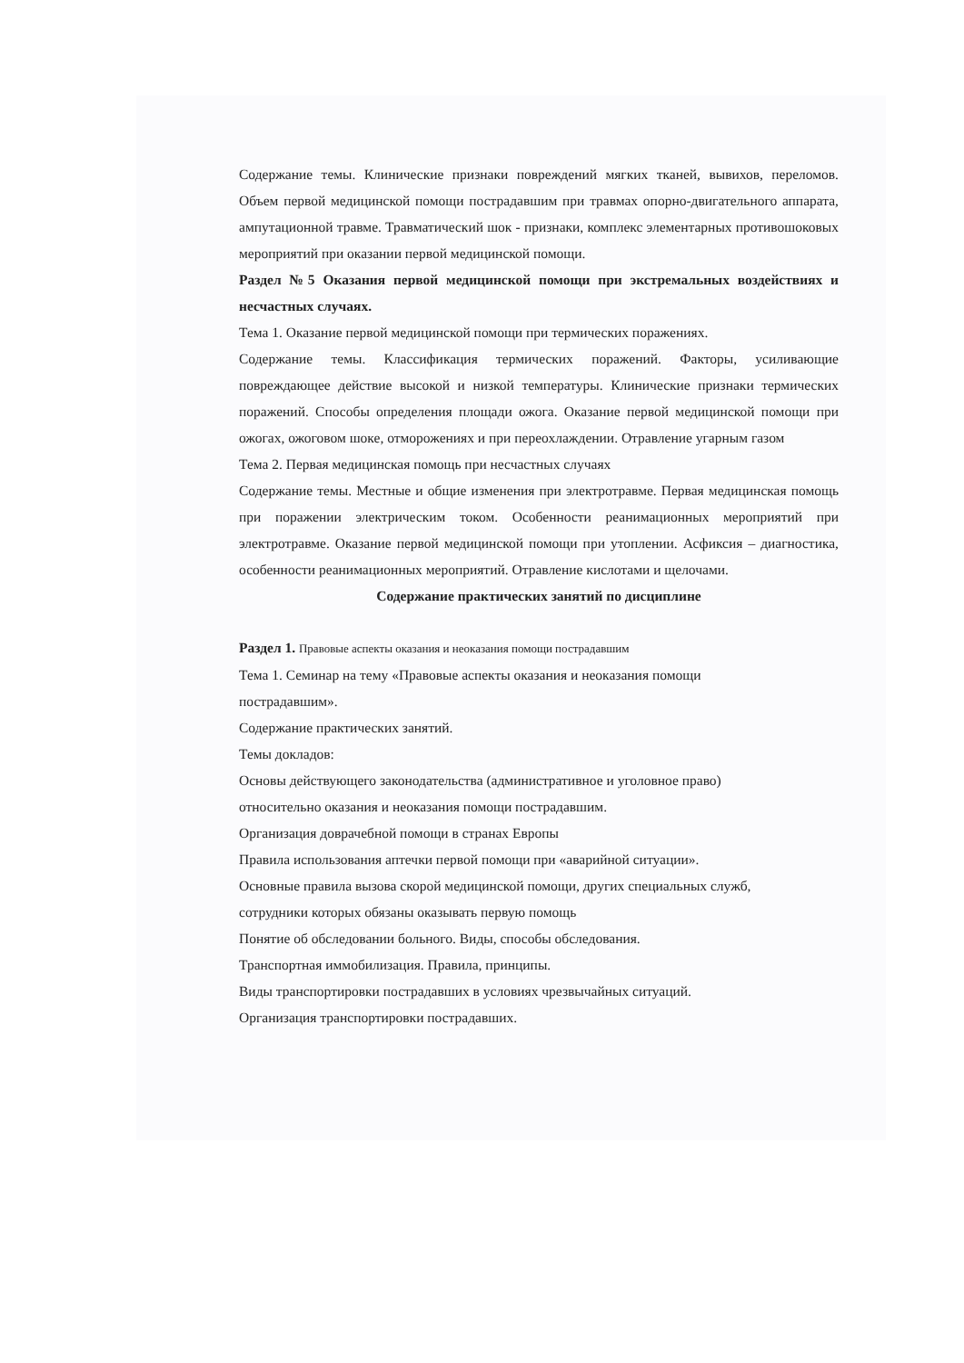Содержание темы. Клинические признаки повреждений мягких тканей, вывихов, переломов. Объем первой медицинской помощи пострадавшим при травмах опорно-двигательного аппарата, ампутационной травме. Травматический шок - признаки, комплекс элементарных противошоковых мероприятий при оказании первой медицинской помощи.
Раздел №5 Оказания первой медицинской помощи при экстремальных воздействиях и несчастных случаях.
Тема 1. Оказание первой медицинской помощи при термических поражениях.
Содержание темы. Классификация термических поражений. Факторы, усиливающие повреждающее действие высокой и низкой температуры. Клинические признаки термических поражений. Способы определения площади ожога. Оказание первой медицинской помощи при ожогах, ожоговом шоке, отморожениях и при переохлаждении. Отравление угарным газом
Тема 2. Первая медицинская помощь при несчастных случаях
Содержание темы. Местные и общие изменения при электротравме. Первая медицинская помощь при поражении электрическим током. Особенности реанимационных мероприятий при электротравме. Оказание первой медицинской помощи при утоплении. Асфиксия – диагностика, особенности реанимационных мероприятий. Отравление кислотами и щелочами.
Содержание практических занятий по дисциплине
Раздел 1. Правовые аспекты оказания и неоказания помощи пострадавшим
Тема 1. Семинар на тему «Правовые аспекты оказания и неоказания помощи
пострадавшим».
Содержание практических занятий.
Темы докладов:
Основы действующего законодательства (административное и уголовное право)
относительно оказания и неоказания помощи пострадавшим.
Организация доврачебной помощи в странах Европы
Правила использования аптечки первой помощи при «аварийной ситуации».
Основные правила вызова скорой медицинской помощи, других специальных служб,
сотрудники которых обязаны оказывать первую помощь
Понятие об обследовании больного. Виды, способы обследования.
Транспортная иммобилизация. Правила, принципы.
Виды транспортировки пострадавших в условиях чрезвычайных ситуаций.
Организация транспортировки пострадавших.